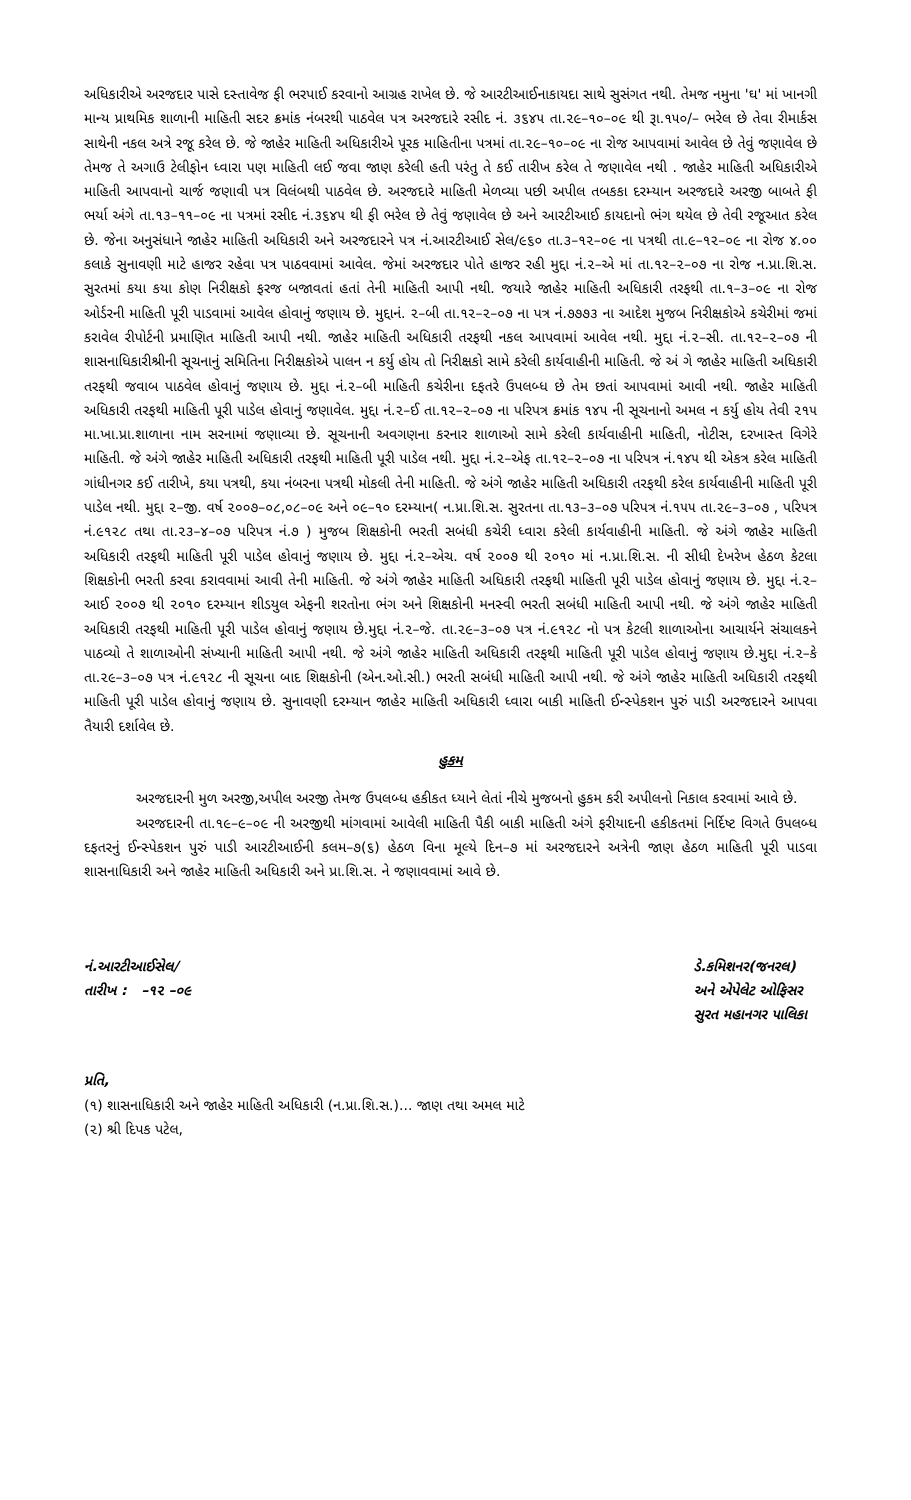અધિકારીએ અરજદાર પાસે દસ્તાવેજ ફી ભરપાઈ કરવાનો આગ્રહ રાખેલ છે. જે આરટીઆઈનાકાયદા સાથે સુસંગત નથી. તેમજ નમુના 'ઘ' માં ખાનગી માન્ય પ્રાથમિક શાળાની માહિતી સદર ક્રમાંક નંબરથી પાઠવેલ પત્ર અરજદારે રસીદ નં. ૩૬૪૫ તા.૨૯–૧૦–૦૯ થી રૂા.૧૫૦/– ભરેલ છે તેવા રીમાર્કસ સાથેની નકલ અત્રે રજૂ કરેલ છે. જે જાહેર માહિતી અધિકારીએ પૂરક માહિતીના પત્રમાં તા.૨૯–૧૦–૦૯ ના રોજ આપવામાં આવેલ છે તેવું જણાવેલ છે તેમજ તે અગાઉ ટેલીફોન ધ્વારા પણ માહિતી લઈ જવા જાણ કરેલી હતી પરંતુ તે કઈ તારીખ કરેલ તે જણાવેલ નથી . જાહેર માહિતી અધિકારીએ માહિતી આપવાનો ચાર્જ જણાવી પત્ર વિલંબથી પાઠવેલ છે. અરજદારે માહિતી મેળવ્યા પછી અપીલ તબકકા દરમ્યાન અરજદારે અરજી બાબતે ફી ભર્યા અંગે તા.૧૩–૧૧–૦૯ ના પત્રમાં રસીદ નં.૩૬૪૫ થી ફી ભરેલ છે તેવું જણાવેલ છે અને આરટીઆઈ કાયદાનો ભંગ થયેલ છે તેવી રજૂઆત કરેલ છે. જેના અનુસંધાને જાહેર માહિતી અધિકારી અને અરજદારને પત્ર નં.આરટીઆઈ સેલ/૯૬૦ તા.૩–૧૨–૦૯ ના પત્રથી તા.૯–૧૨–૦૯ ના રોજ ૪.૦૦ કલાકે સુનાવણી માટે હાજર રહેવા પત્ર પાઠવવામાં આવેલ. જેમાં અરજદાર પોતે હાજર રહી મુદ્દા નં.૨–એ માં તા.૧૨–૨–૦૭ ના રોજ ન.પ્રા.શિ.સ. સુરતમાં કયા કયા કોણ નિરીક્ષકો ફરજ બજાવતાં હતાં તેની માહિતી આપી નથી. જયારે જાહેર માહિતી અધિકારી તરફથી તા.૧–૩–૦૯ ના રોજ ઓર્ડરની માહિતી પૂરી પાડવામાં આવેલ હોવાનું જણાય છે. મુદ્દાનં. ૨–બી તા.૧૨–૨–૦૭ ના પત્ર નં.૭૭૭૩ ના આદેશ મુજબ નિરીક્ષકોએ કચેરીમાં જમાં કરાવેલ રીપોર્ટની પ્રમાણિત માહિતી આપી નથી. જાહેર માહિતી અધિકારી તરફથી નકલ આપવામાં આવેલ નથી. મુદ્દા નં.૨–સી. તા.૧૨–૨–૦૭ ની શાસનાધિકારીશ્રીની સૂચનાનું સમિતિના નિરીક્ષકોએ પાલન ન કર્યુ હોય તો નિરીક્ષકો સામે કરેલી કાર્યવાહીની માહિતી. જે અં ગે જાહેર માહિતી અધિકારી તરફથી જવાબ પાઠવેલ હોવાનું જણાય છે. મુદ્દા નં.૨–બી માહિતી કચેરીના દફતરે ઉપલબ્ધ છે તેમ છતાં આપવામાં આવી નથી. જાહેર માહિતી અધિકારી તરફથી માહિતી પૂરી પાડેલ હોવાનું જણાવેલ. મુદ્દા નં.૨–ઈ તા.૧૨–૨–૦૭ ના પરિપત્ર ક્રમાંક ૧૪૫ ની સૂચનાનો અમલ ન કર્યુ હોય તેવી ૨૧૫ મા.ખા.પ્રા.શાળાના નામ સરનામાં જણાવ્યા છે. સૂચનાની અવગણના કરનાર શાળાઓ સામે કરેલી કાર્યવાહીની માહિતી, નોટીસ, દરખાસ્ત વિગેરે માહિતી. જે અંગે જાહેર માહિતી અધિકારી તરફથી માહિતી પૂરી પાડેલ નથી. મુદ્દા નં.૨–એફ તા.૧૨–૨–૦૭ ના પરિપત્ર નં.૧૪૫ થી એકત્ર કરેલ માહિતી ગાંધીનગર કઈ તારીખે, કયા પત્રથી, કયા નંબરના પત્રથી મોકલી તેની માહિતી. જે અંગે જાહેર માહિતી અધિકારી તરફથી કરેલ કાર્યવાહીની માહિતી પૂરી પાડેલ નથી. મુદ્દા ૨–જી. વર્ષ ૨૦૦૭–૦૮,૦૮–૦૯ અને ૦૯–૧૦ દરમ્યાન( ન.પ્રા.શિ.સ. સુરતના તા.૧૩–૩–૦૭ પરિપત્ર નં.૧૫૫ તા.૨૯–૩–૦૭ , પરિપત્ર નં.૯૧૨૮ તથા તા.૨૩–૪–૦૭ પરિપત્ર નં.૭ ) મુજબ શિક્ષકોની ભરતી સબંધી કચેરી ધ્વારા કરેલી કાર્યવાહીની માહિતી. જે અંગે જાહેર માહિતી અધિકારી તરફથી માહિતી પૂરી પાડેલ હોવાનું જણાય છે. મુદ્દા નં.૨–એચ. વર્ષ ૨૦૦૭ થી ૨૦૧૦ માં ન.પ્રા.શિ.સ. ની સીધી દેખરેખ હેઠળ કેટલા શિક્ષકોની ભરતી કરવા કરાવવામાં આવી તેની માહિતી. જે અંગે જાહેર માહિતી અધિકારી તરફથી માહિતી પૂરી પાડેલ હોવાનું જણાય છે. મુદ્દા નં.૨–આઈ ૨૦૦૭ થી ૨૦૧૦ દરમ્યાન શીડયુલ એફની શરતોના ભંગ અને શિક્ષકોની મનસ્વી ભરતી સબંધી માહિતી આપી નથી. જે અંગે જાહેર માહિતી અધિકારી તરફથી માહિતી પૂરી પાડેલ હોવાનું જણાય છે.મુદ્દા નં.૨–જે. તા.૨૯–૩–૦૭ પત્ર નં.૯૧૨૮ નો પત્ર કેટલી શાળાઓના આચાર્યને સંચાલકને પાઠવ્યો તે શાળાઓની સંખ્યાની માહિતી આપી નથી. જે અંગે જાહેર માહિતી અધિકારી તરફથી માહિતી પૂરી પાડેલ હોવાનું જણાય છે.મુદ્દા નં.૨–કે તા.૨૯–૩–૦૭ પત્ર નં.૯૧૨૮ ની સૂચના બાદ શિક્ષકોની (એન.ઓ.સી.) ભરતી સબંધી માહિતી આપી નથી. જે અંગે જાહેર માહિતી અધિકારી તરફથી માહિતી પૂરી પાડેલ હોવાનું જણાય છે. સુનાવણી દરમ્યાન જાહેર માહિતી અધિકારી ધ્વારા બાકી માહિતી ઈન્સ્પેકશન પુરું પાડી અરજદારને આપવા તૈયારી દર્શાવેલ છે.
હુકમ
અરજદારની મુળ અરજી,અપીલ અરજી તેમજ ઉપલબ્ધ હકીકત ધ્યાને લેતાં નીચે મુજબનો હુકમ કરી અપીલનો નિકાલ કરવામાં આવે છે.
અરજદારની તા.૧૯–૯–૦૯ ની અરજીથી માંગવામાં આવેલી માહિતી પૈકી બાકી માહિતી અંગે ફરીયાદની હકીકતમાં નિર્દિષ્ટ વિગતે ઉપલબ્ધ દફતરનું ઈન્સ્પેકશન પુરું પાડી આરટીઆઈની કલમ–૭(૬) હેઠળ વિના મૂલ્યે દિન–૭ માં અરજદારને અત્રેની જાણ હેઠળ માહિતી પૂરી પાડવા શાસનાધિકારી અને જાહેર માહિતી અધિકારી અને પ્રા.શિ.સ. ને જણાવવામાં આવે છે.
નં.આરટીઆઈસેલ/
તારીખ : –૧૨ –૦૯
ડે.કમિશનર(જનરલ)
અને એપેલેટ ઓફિસર
સુરત મહાનગર પાલિકા
પ્રતિ,
(૧) શાસનાધિકારી અને જાહેર માહિતી અધિકારી (ન.પ્રા.શિ.સ.)... જાણ તથા અમલ માટે
(૨) શ્રી દિપક પટેલ,